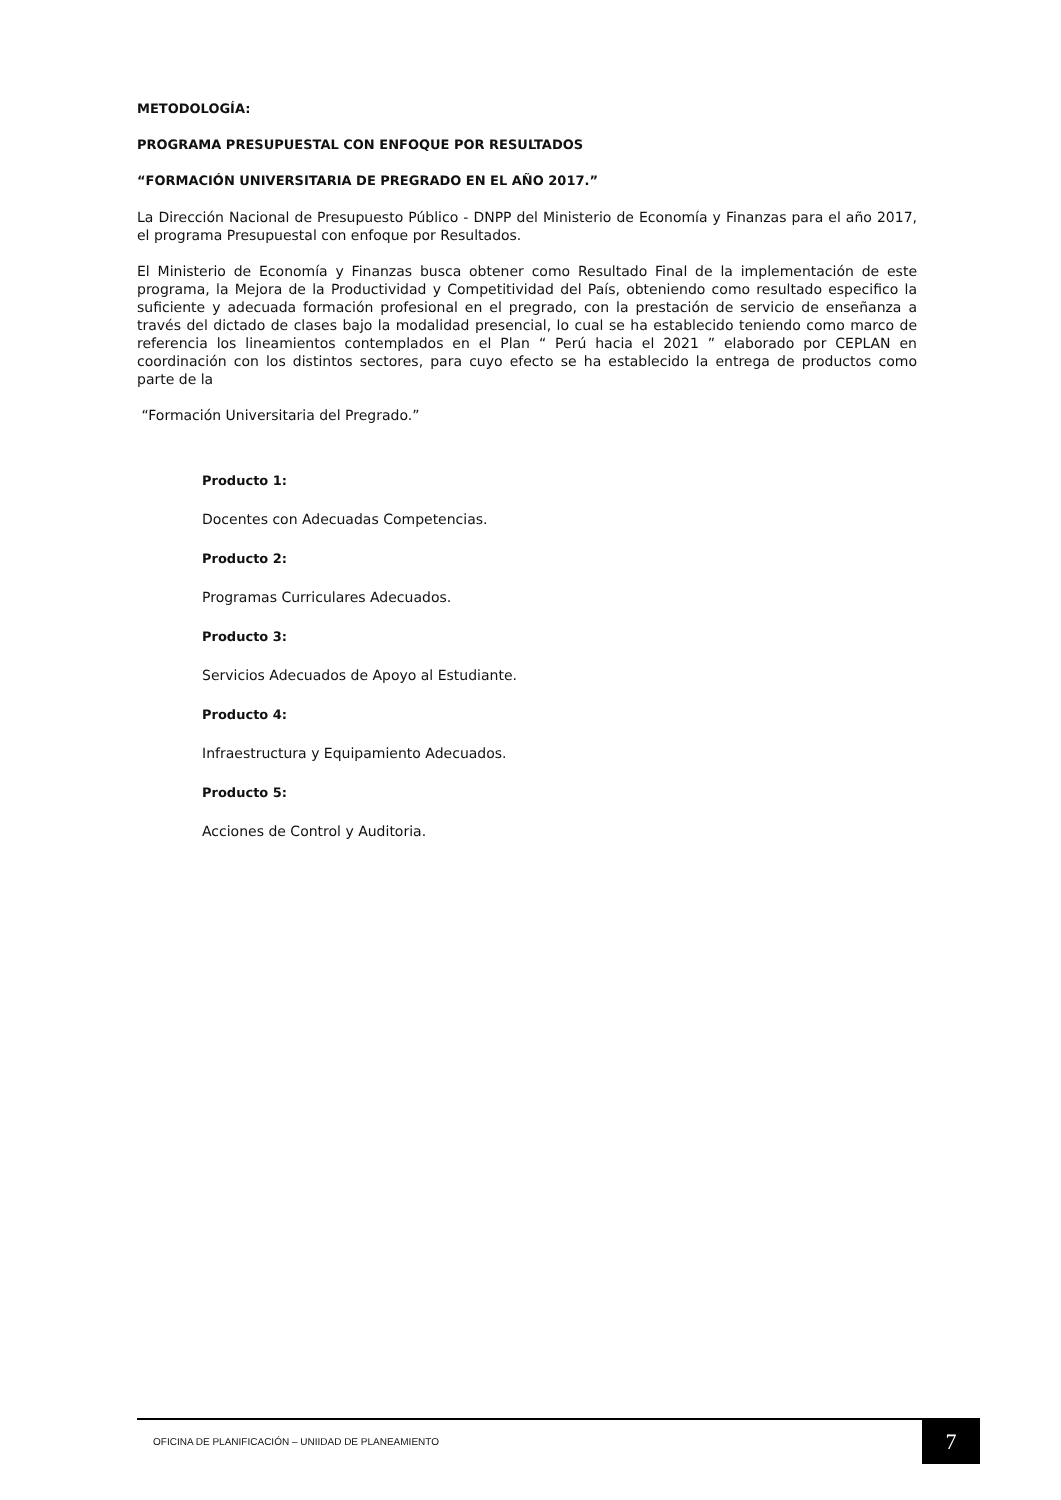METODOLOGÍA:
PROGRAMA PRESUPUESTAL CON ENFOQUE POR RESULTADOS
“FORMACIÓN UNIVERSITARIA DE PREGRADO EN EL AÑO 2017.”
La Dirección Nacional de Presupuesto Público - DNPP del Ministerio de Economía y Finanzas para el año 2017, el programa Presupuestal con enfoque por Resultados.
El Ministerio de Economía y Finanzas busca obtener como Resultado Final de la implementación de este programa, la Mejora de la Productividad y Competitividad del País, obteniendo como resultado especifico la suficiente y adecuada formación profesional en el pregrado, con la prestación de servicio de enseñanza a través del dictado de clases bajo la modalidad presencial, lo cual se ha establecido teniendo como marco de referencia los lineamientos contemplados en el Plan “ Perú hacia el 2021 ” elaborado por CEPLAN en coordinación con los distintos sectores, para cuyo efecto se ha establecido la entrega de productos como parte de la
“Formación Universitaria del Pregrado.”
Producto 1:
Docentes con Adecuadas Competencias.
Producto 2:
Programas Curriculares Adecuados.
Producto 3:
Servicios Adecuados de Apoyo al Estudiante.
Producto 4:
Infraestructura y Equipamiento Adecuados.
Producto 5:
Acciones de Control y Auditoria.
OFICINA DE PLANIFICACIÓN – UNIIDAD DE PLANEAMIENTO
7